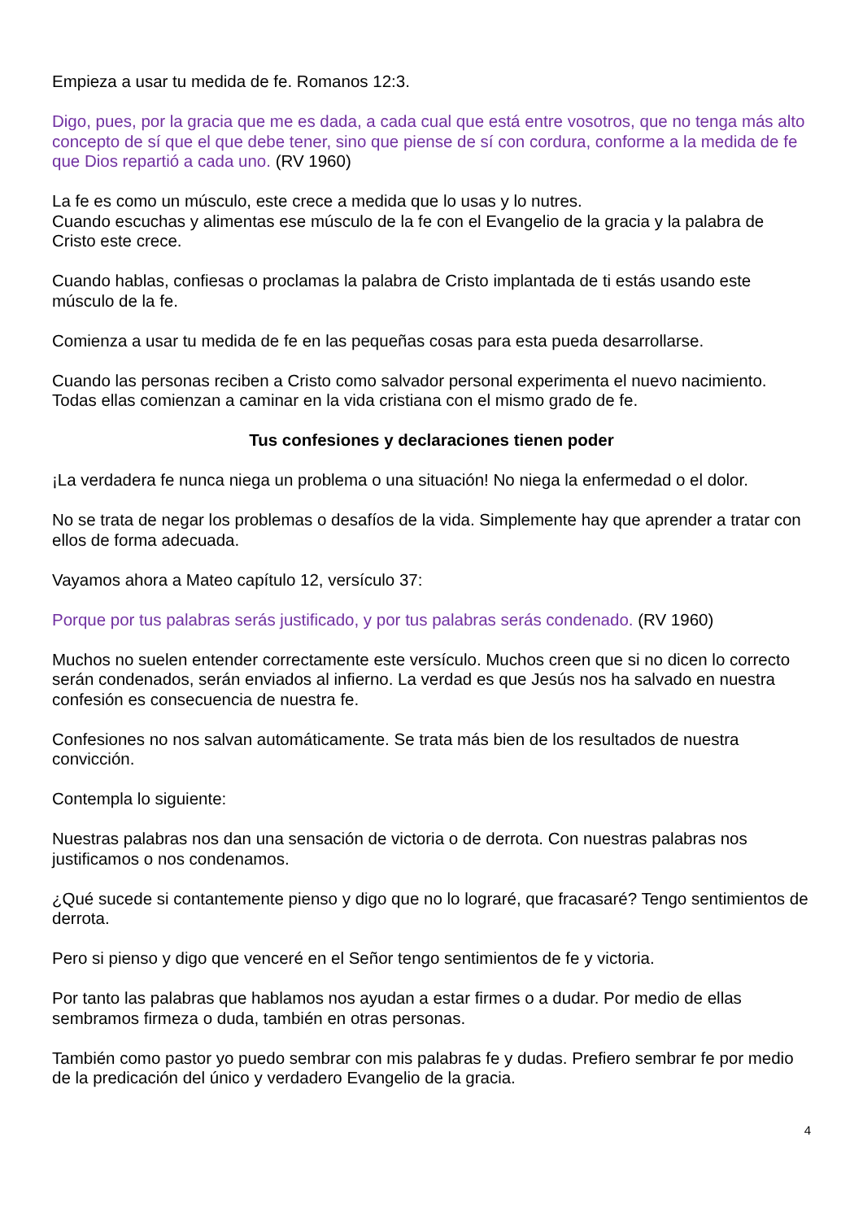Empieza a usar tu medida de fe. Romanos 12:3.
Digo, pues, por la gracia que me es dada, a cada cual que está entre vosotros, que no tenga más alto concepto de sí que el que debe tener, sino que piense de sí con cordura, conforme a la medida de fe que Dios repartió a cada uno. (RV 1960)
La fe es como un músculo, este crece a medida que lo usas y lo nutres.
Cuando escuchas y alimentas ese músculo de la fe con el Evangelio de la gracia y la palabra de Cristo este crece.
Cuando hablas, confiesas o proclamas la palabra de Cristo implantada de ti estás usando este músculo de la fe.
Comienza a usar tu medida de fe en las pequeñas cosas para esta pueda desarrollarse.
Cuando las personas reciben a Cristo como salvador personal experimenta el nuevo nacimiento. Todas ellas comienzan a caminar en la vida cristiana con el mismo grado de fe.
Tus confesiones y declaraciones tienen poder
¡La verdadera fe nunca niega un problema o una situación! No niega la enfermedad o el dolor.
No se trata de negar los problemas o desafíos de la vida. Simplemente hay que aprender a tratar con ellos de forma adecuada.
Vayamos ahora a Mateo capítulo 12, versículo 37:
Porque por tus palabras serás justificado, y por tus palabras serás condenado. (RV 1960)
Muchos no suelen entender correctamente este versículo. Muchos creen que si no dicen lo correcto serán condenados, serán enviados al infierno. La verdad es que Jesús nos ha salvado en nuestra confesión es consecuencia de nuestra fe.
Confesiones no nos salvan automáticamente. Se trata más bien de los resultados de nuestra convicción.
Contempla lo siguiente:
Nuestras palabras nos dan una sensación de victoria o de derrota. Con nuestras palabras nos justificamos o nos condenamos.
¿Qué sucede si contantemente pienso y digo que no lo lograré, que fracasaré? Tengo sentimientos de derrota.
Pero si pienso y digo que venceré en el Señor tengo sentimientos de fe y victoria.
Por tanto las palabras que hablamos nos ayudan a estar firmes o a dudar. Por medio de ellas sembramos firmeza o duda, también en otras personas.
También como pastor yo puedo sembrar con mis palabras fe y dudas. Prefiero sembrar fe por medio de la predicación del único y verdadero Evangelio de la gracia.
4